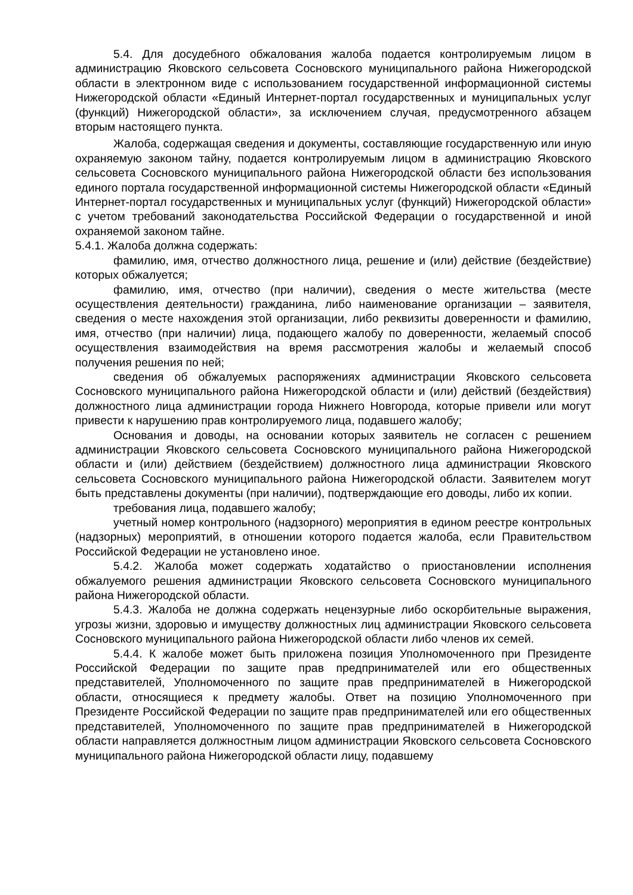5.4. Для досудебного обжалования жалоба подается контролируемым лицом в администрацию Яковского сельсовета Сосновского муниципального района Нижегородской области в электронном виде с использованием государственной информационной системы Нижегородской области «Единый Интернет-портал государственных и муниципальных услуг (функций) Нижегородской области», за исключением случая, предусмотренного абзацем вторым настоящего пункта.
Жалоба, содержащая сведения и документы, составляющие государственную или иную охраняемую законом тайну, подается контролируемым лицом в администрацию Яковского сельсовета Сосновского муниципального района Нижегородской области без использования единого портала государственной информационной системы Нижегородской области «Единый Интернет-портал государственных и муниципальных услуг (функций) Нижегородской области» с учетом требований законодательства Российской Федерации о государственной и иной охраняемой законом тайне.
5.4.1. Жалоба должна содержать:
фамилию, имя, отчество должностного лица, решение и (или) действие (бездействие) которых обжалуется;
фамилию, имя, отчество (при наличии), сведения о месте жительства (месте осуществления деятельности) гражданина, либо наименование организации – заявителя, сведения о месте нахождения этой организации, либо реквизиты доверенности и фамилию, имя, отчество (при наличии) лица, подающего жалобу по доверенности, желаемый способ осуществления взаимодействия на время рассмотрения жалобы и желаемый способ получения решения по ней;
сведения об обжалуемых распоряжениях администрации Яковского сельсовета Сосновского муниципального района Нижегородской области и (или) действий (бездействия) должностного лица администрации города Нижнего Новгорода, которые привели или могут привести к нарушению прав контролируемого лица, подавшего жалобу;
Основания и доводы, на основании которых заявитель не согласен с решением администрации Яковского сельсовета Сосновского муниципального района Нижегородской области и (или) действием (бездействием) должностного лица администрации Яковского сельсовета Сосновского муниципального района Нижегородской области. Заявителем могут быть представлены документы (при наличии), подтверждающие его доводы, либо их копии.
требования лица, подавшего жалобу;
учетный номер контрольного (надзорного) мероприятия в едином реестре контрольных (надзорных) мероприятий, в отношении которого подается жалоба, если Правительством Российской Федерации не установлено иное.
5.4.2. Жалоба может содержать ходатайство о приостановлении исполнения обжалуемого решения администрации Яковского сельсовета Сосновского муниципального района Нижегородской области.
5.4.3. Жалоба не должна содержать нецензурные либо оскорбительные выражения, угрозы жизни, здоровью и имуществу должностных лиц администрации Яковского сельсовета Сосновского муниципального района Нижегородской области либо членов их семей.
5.4.4. К жалобе может быть приложена позиция Уполномоченного при Президенте Российской Федерации по защите прав предпринимателей или его общественных представителей, Уполномоченного по защите прав предпринимателей в Нижегородской области, относящиеся к предмету жалобы. Ответ на позицию Уполномоченного при Президенте Российской Федерации по защите прав предпринимателей или его общественных представителей, Уполномоченного по защите прав предпринимателей в Нижегородской области направляется должностным лицом администрации Яковского сельсовета Сосновского муниципального района Нижегородской области лицу, подавшему